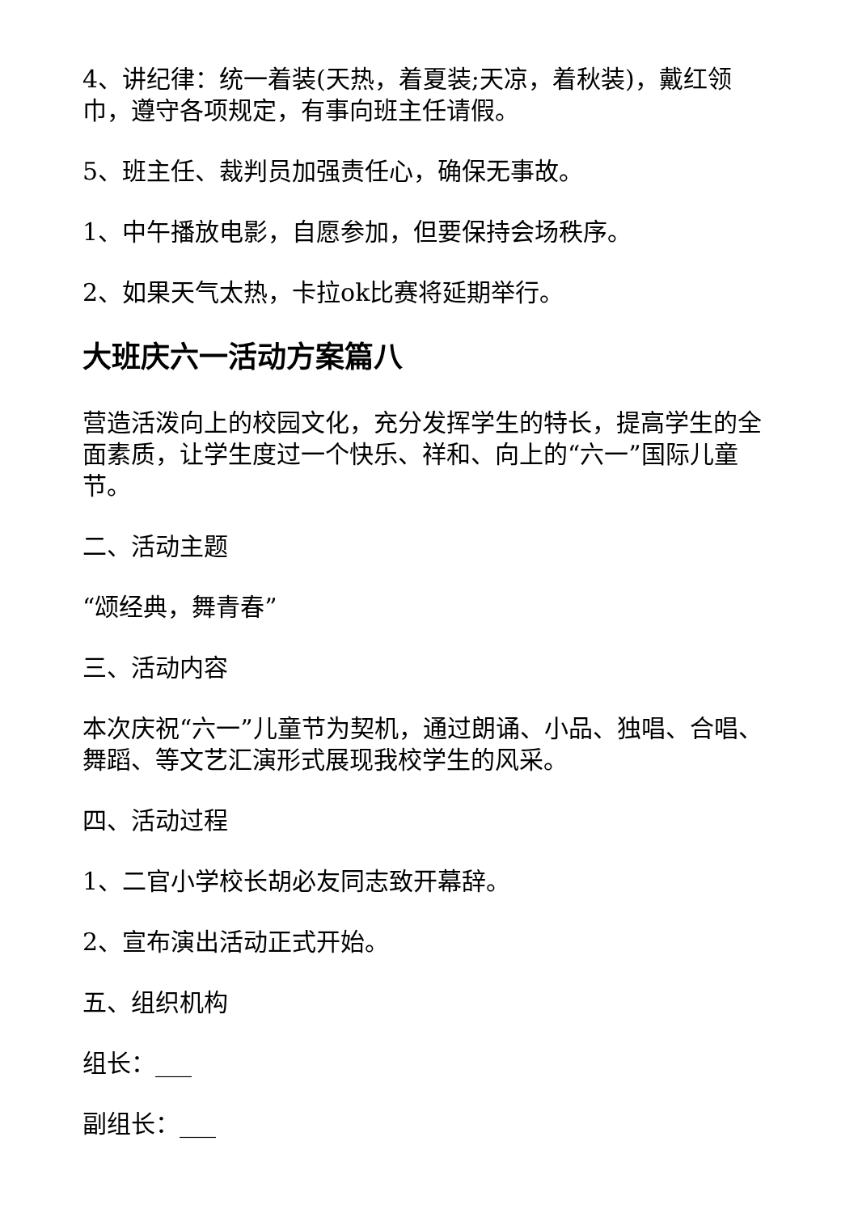4、讲纪律：统一着装(天热，着夏装;天凉，着秋装)，戴红领巾，遵守各项规定，有事向班主任请假。
5、班主任、裁判员加强责任心，确保无事故。
1、中午播放电影，自愿参加，但要保持会场秩序。
2、如果天气太热，卡拉ok比赛将延期举行。
大班庆六一活动方案篇八
营造活泼向上的校园文化，充分发挥学生的特长，提高学生的全面素质，让学生度过一个快乐、祥和、向上的“六一”国际儿童节。
二、活动主题
“颂经典，舞青春”
三、活动内容
本次庆祝“六一”儿童节为契机，通过朗诵、小品、独唱、合唱、舞蹈、等文艺汇演形式展现我校学生的风采。
四、活动过程
1、二官小学校长胡必友同志致开幕辞。
2、宣布演出活动正式开始。
五、组织机构
组长：___
副组长：___